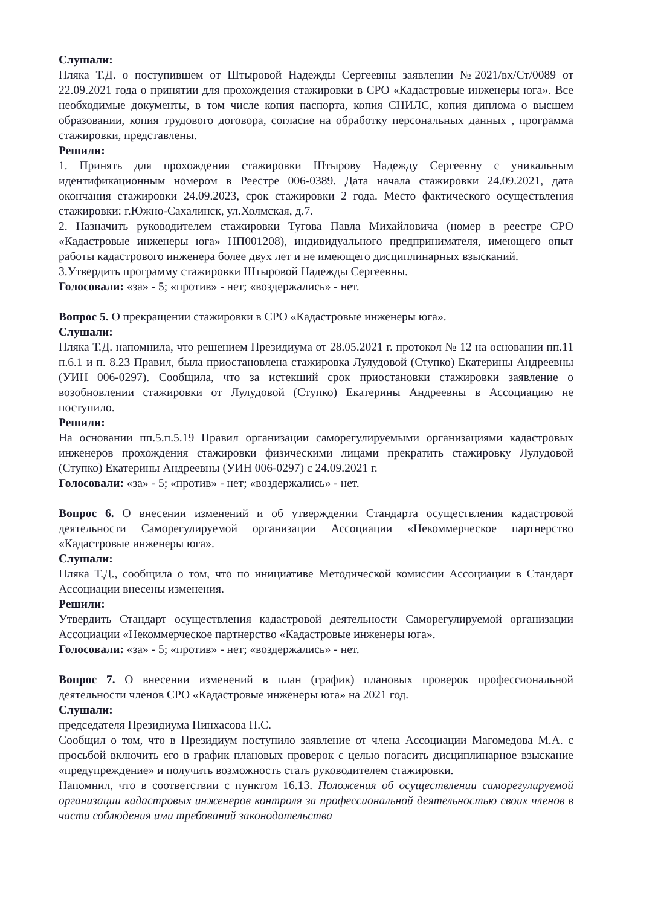Слушали:
Пляка Т.Д. о поступившем от Штыровой Надежды Сергеевны заявлении №2021/вх/Ст/0089 от 22.09.2021 года о принятии для прохождения стажировки в СРО «Кадастровые инженеры юга». Все необходимые документы, в том числе копия паспорта, копия СНИЛС, копия диплома о высшем образовании, копия трудового договора, согласие на обработку персональных данных , программа стажировки, представлены.
Решили:
1. Принять для прохождения стажировки Штырову Надежду Сергеевну с уникальным идентификационным номером в Реестре 006-0389. Дата начала стажировки 24.09.2021, дата окончания стажировки 24.09.2023, срок стажировки 2 года. Место фактического осуществления стажировки: г.Южно-Сахалинск, ул.Холмская, д.7.
2. Назначить руководителем стажировки Тугова Павла Михайловича (номер в реестре СРО «Кадастровые инженеры юга» НП001208), индивидуального предпринимателя, имеющего опыт работы кадастрового инженера более двух лет и не имеющего дисциплинарных взысканий.
3.Утвердить программу стажировки Штыровой Надежды Сергеевны.
Голосовали: «за» - 5; «против» - нет; «воздержались» - нет.
Вопрос 5. О прекращении стажировки в СРО «Кадастровые инженеры юга».
Слушали:
Пляка Т.Д. напомнила, что решением Президиума от 28.05.2021 г. протокол № 12 на основании пп.11 п.6.1 и п. 8.23 Правил, была приостановлена стажировка Лулудовой (Ступко) Екатерины Андреевны (УИН 006-0297). Сообщила, что за истекший срок приостановки стажировки заявление о возобновлении стажировки от Лулудовой (Ступко) Екатерины Андреевны в Ассоциацию не поступило.
Решили:
На основании пп.5.п.5.19 Правил организации саморегулируемыми организациями кадастровых инженеров прохождения стажировки физическими лицами прекратить стажировку Лулудовой (Ступко) Екатерины Андреевны (УИН 006-0297) с 24.09.2021 г.
Голосовали: «за» - 5; «против» - нет; «воздержались» - нет.
Вопрос 6. О внесении изменений и об утверждении Стандарта осуществления кадастровой деятельности Саморегулируемой организации Ассоциации «Некоммерческое партнерство «Кадастровые инженеры юга».
Слушали:
Пляка Т.Д., сообщила о том, что по инициативе Методической комиссии Ассоциации в Стандарт Ассоциации внесены изменения.
Решили:
Утвердить Стандарт осуществления кадастровой деятельности Саморегулируемой организации Ассоциации «Некоммерческое партнерство «Кадастровые инженеры юга».
Голосовали: «за» - 5; «против» - нет; «воздержались» - нет.
Вопрос 7. О внесении изменений в план (график) плановых проверок профессиональной деятельности членов СРО «Кадастровые инженеры юга» на 2021 год.
Слушали:
председателя Президиума Пинхасова П.С.
Сообщил о том, что в Президиум поступило заявление от члена Ассоциации Магомедова М.А. с просьбой включить его в график плановых проверок с целью погасить дисциплинарное взыскание «предупреждение» и получить возможность стать руководителем стажировки.
Напомнил, что в соответствии с пунктом 16.13. Положения об осуществлении саморегулируемой организации кадастровых инженеров контроля за профессиональной деятельностью своих членов в части соблюдения ими требований законодательства